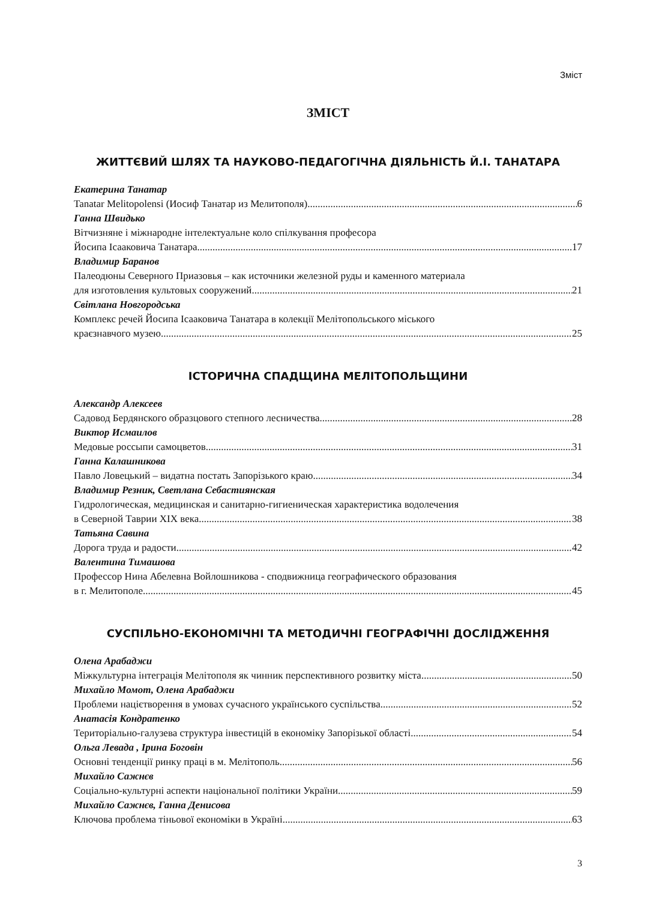Зміст
ЗМІСТ
ЖИТТЄВИЙ ШЛЯХ ТА НАУКОВО-ПЕДАГОГІЧНА ДІЯЛЬНІСТЬ Й.І. ТАНАТАРА
Екатерина Танатар
Tanatar Melitopolensi (Иосиф Танатар из Мелитополя) 6
Ганна Швидько
Вітчизняне і міжнародне інтелектуальне коло спілкування професора
Йосипа Ісааковича Танатара 17
Владимир Баранов
Палеодюны Северного Приазовья – как источники железной руды и каменного материала
для изготовления культовых сооружений 21
Світлана Новгородська
Комплекс речей Йосипа Ісааковича Танатара в колекції Мелітопольського міського
краєзнавчого музею 25
ІСТОРИЧНА СПАДЩИНА МЕЛІТОПОЛЬЩИНИ
Александр Алексеев
Садовод Бердянского образцового степного лесничества 28
Виктор Исмаилов
Медовые россыпи самоцветов 31
Ганна Калашникова
Павло Ловецький – видатна постать Запорізького краю 34
Владимир Резник, Светлана Себастиянская
Гидрологическая, медицинская и санитарно-гигиеническая характеристика водолечения
в Северной Таврии XIX века 38
Татьяна Савина
Дорога труда и радости 42
Валентина Тимашова
Профессор Нина Абелевна Войлошникова - сподвижница географического образования
в г. Мелитополе 45
СУСПІЛЬНО-ЕКОНОМІЧНІ ТА МЕТОДИЧНІ ГЕОГРАФІЧНІ ДОСЛІДЖЕННЯ
Олена Арабаджи
Міжкультурна інтеграція Мелітополя як чинник перспективного розвитку міста 50
Михайло Момот, Олена Арабаджи
Проблеми націєтворення в умовах сучасного українського суспільства 52
Анатасія Кондратенко
Територіально-галузева структура інвестицій в економіку Запорізької області 54
Ольга Левада , Ірина Боговін
Основні тенденції ринку праці в м. Мелітополь 56
Михайло Сажнєв
Соціально-культурні аспекти національної політики України 59
Михайло Сажнєв, Ганна Денисова
Ключова проблема тіньової економіки в Україні 63
3